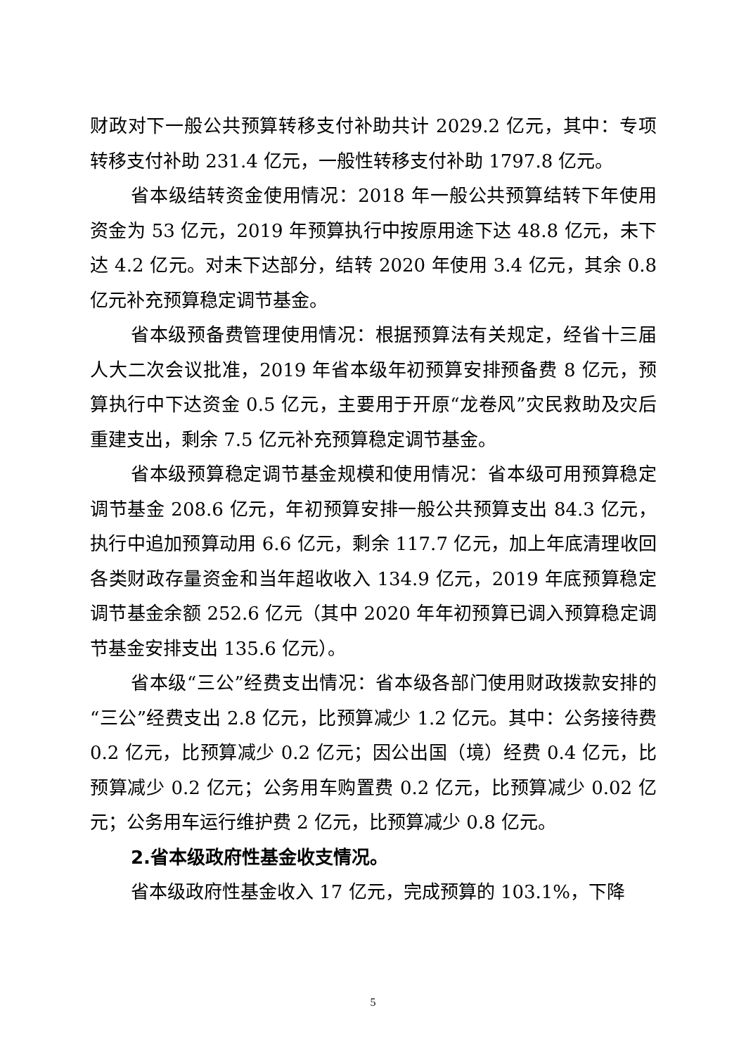财政对下一般公共预算转移支付补助共计 2029.2 亿元，其中：专项转移支付补助 231.4 亿元，一般性转移支付补助 1797.8 亿元。
省本级结转资金使用情况：2018 年一般公共预算结转下年使用资金为 53 亿元，2019 年预算执行中按原用途下达 48.8 亿元，未下达 4.2 亿元。对未下达部分，结转 2020 年使用 3.4 亿元，其余 0.8 亿元补充预算稳定调节基金。
省本级预备费管理使用情况：根据预算法有关规定，经省十三届人大二次会议批准，2019 年省本级年初预算安排预备费 8 亿元，预算执行中下达资金 0.5 亿元，主要用于开原“龙卷风”灾民救助及灾后重建支出，剩余 7.5 亿元补充预算稳定调节基金。
省本级预算稳定调节基金规模和使用情况：省本级可用预算稳定调节基金 208.6 亿元，年初预算安排一般公共预算支出 84.3 亿元，执行中追加预算动用 6.6 亿元，剩余 117.7 亿元，加上年底清理收回各类财政存量资金和当年超收收入 134.9 亿元，2019 年底预算稳定调节基金余额 252.6 亿元（其中 2020 年年初预算已调入预算稳定调节基金安排支出 135.6 亿元）。
省本级“三公”经费支出情况：省本级各部门使用财政拨款安排的“三公”经费支出 2.8 亿元，比预算减少 1.2 亿元。其中：公务接待费 0.2 亿元，比预算减少 0.2 亿元；因公出国（境）经费 0.4 亿元，比预算减少 0.2 亿元；公务用车购置费 0.2 亿元，比预算减少 0.02 亿元；公务用车运行维护费 2 亿元，比预算减少 0.8 亿元。
2.省本级政府性基金收支情况。
省本级政府性基金收入 17 亿元，完成预算的 103.1%，下降
5